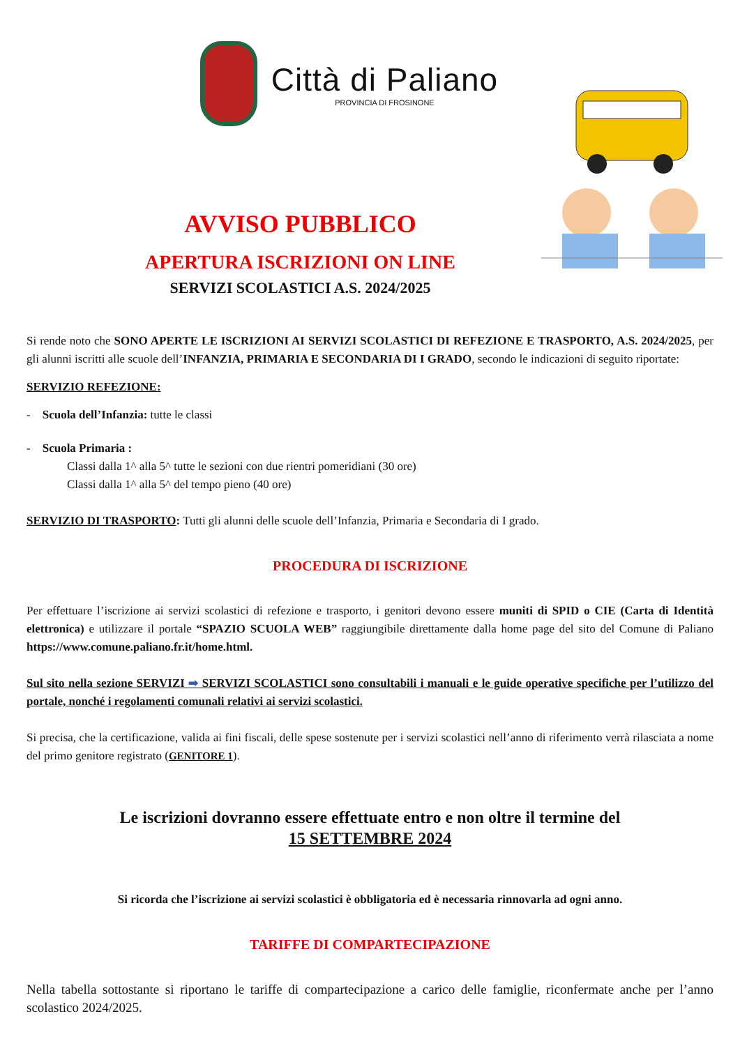Città di Paliano
PROVINCIA DI FROSINONE
AVVISO PUBBLICO
APERTURA ISCRIZIONI ON LINE
SERVIZI SCOLASTICI A.S. 2024/2025
Si rende noto che SONO APERTE LE ISCRIZIONI AI SERVIZI SCOLASTICI DI REFEZIONE E TRASPORTO, A.S. 2024/2025, per gli alunni iscritti alle scuole dell’INFANZIA, PRIMARIA E SECONDARIA DI I GRADO, secondo le indicazioni di seguito riportate:
SERVIZIO REFEZIONE:
- Scuola dell’Infanzia: tutte le classi
- Scuola Primaria :
Classi dalla 1^ alla 5^ tutte le sezioni con due rientri pomeridiani (30 ore)
Classi dalla 1^ alla 5^ del tempo pieno (40 ore)
SERVIZIO DI TRASPORTO: Tutti gli alunni delle scuole dell’Infanzia, Primaria e Secondaria di I grado.
PROCEDURA DI ISCRIZIONE
Per effettuare l’iscrizione ai servizi scolastici di refezione e trasporto, i genitori devono essere muniti di SPID o CIE (Carta di Identità elettronica) e utilizzare il portale “SPAZIO SCUOLA WEB” raggiungibile direttamente dalla home page del sito del Comune di Paliano https://www.comune.paliano.fr.it/home.html.
Sul sito nella sezione SERVIZI ➡ SERVIZI SCOLASTICI sono consultabili i manuali e le guide operative specifiche per l’utilizzo del portale, nonché i regolamenti comunali relativi ai servizi scolastici.
Si precisa, che la certificazione, valida ai fini fiscali, delle spese sostenute per i servizi scolastici nell’anno di riferimento verrà rilasciata a nome del primo genitore registrato (GENITORE 1).
Le iscrizioni dovranno essere effettuate entro e non oltre il termine del
15 SETTEMBRE 2024
Si ricorda che l’iscrizione ai servizi scolastici è obbligatoria ed è necessaria rinnovarla ad ogni anno.
TARIFFE DI COMPARTECIPAZIONE
Nella tabella sottostante si riportano le tariffe di compartecipazione a carico delle famiglie, riconfermate anche per l’anno scolastico 2024/2025.